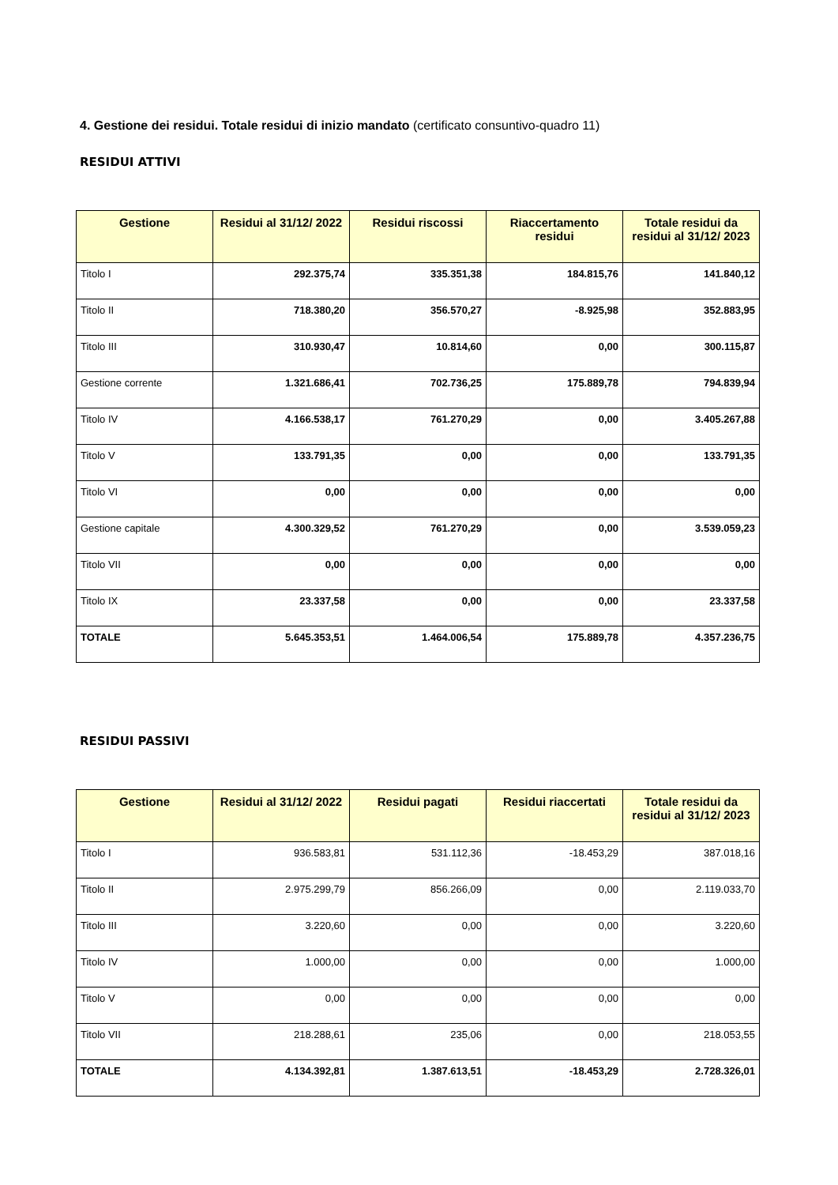4. Gestione dei residui. Totale residui di inizio mandato (certificato consuntivo-quadro 11)
RESIDUI ATTIVI
| Gestione | Residui al 31/12/ 2022 | Residui riscossi | Riaccertamento residui | Totale residui da residui al 31/12/ 2023 |
| --- | --- | --- | --- | --- |
| Titolo I | 292.375,74 | 335.351,38 | 184.815,76 | 141.840,12 |
| Titolo II | 718.380,20 | 356.570,27 | -8.925,98 | 352.883,95 |
| Titolo III | 310.930,47 | 10.814,60 | 0,00 | 300.115,87 |
| Gestione corrente | 1.321.686,41 | 702.736,25 | 175.889,78 | 794.839,94 |
| Titolo IV | 4.166.538,17 | 761.270,29 | 0,00 | 3.405.267,88 |
| Titolo V | 133.791,35 | 0,00 | 0,00 | 133.791,35 |
| Titolo VI | 0,00 | 0,00 | 0,00 | 0,00 |
| Gestione capitale | 4.300.329,52 | 761.270,29 | 0,00 | 3.539.059,23 |
| Titolo VII | 0,00 | 0,00 | 0,00 | 0,00 |
| Titolo IX | 23.337,58 | 0,00 | 0,00 | 23.337,58 |
| TOTALE | 5.645.353,51 | 1.464.006,54 | 175.889,78 | 4.357.236,75 |
RESIDUI PASSIVI
| Gestione | Residui al 31/12/ 2022 | Residui pagati | Residui riaccertati | Totale residui da residui al 31/12/ 2023 |
| --- | --- | --- | --- | --- |
| Titolo I | 936.583,81 | 531.112,36 | -18.453,29 | 387.018,16 |
| Titolo II | 2.975.299,79 | 856.266,09 | 0,00 | 2.119.033,70 |
| Titolo III | 3.220,60 | 0,00 | 0,00 | 3.220,60 |
| Titolo IV | 1.000,00 | 0,00 | 0,00 | 1.000,00 |
| Titolo V | 0,00 | 0,00 | 0,00 | 0,00 |
| Titolo VII | 218.288,61 | 235,06 | 0,00 | 218.053,55 |
| TOTALE | 4.134.392,81 | 1.387.613,51 | -18.453,29 | 2.728.326,01 |